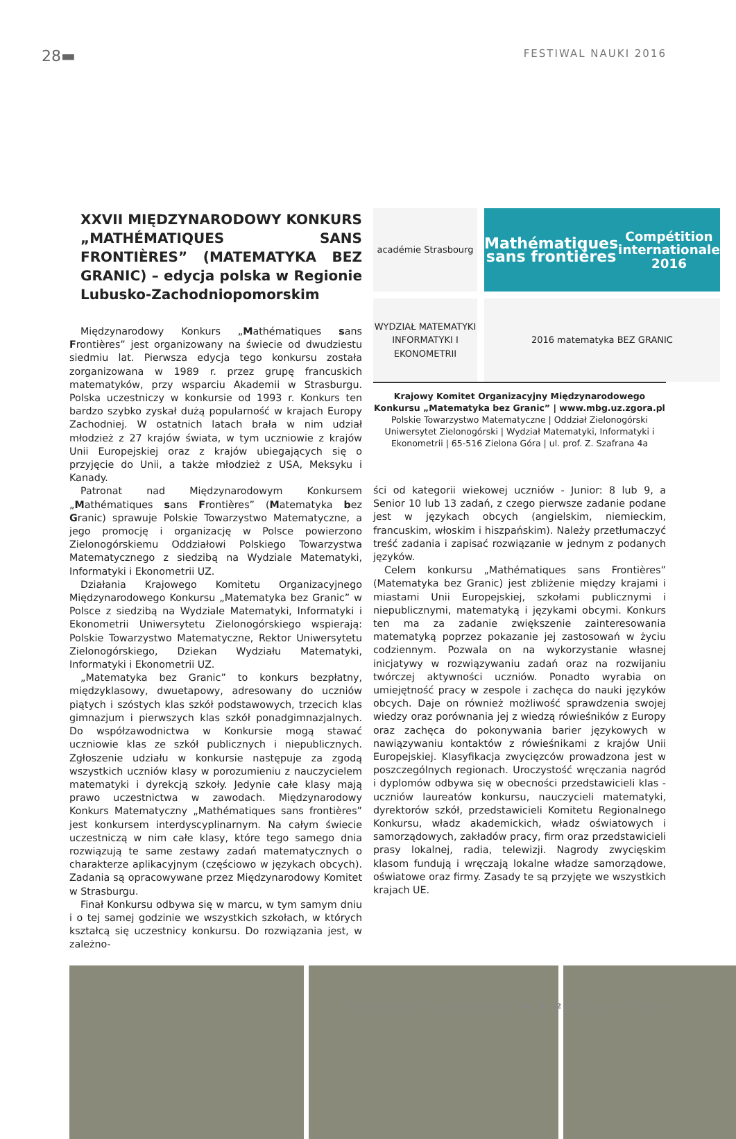28▬ FESTIWAL NAUKI 2016
XXVII MIĘDZYNARODOWY KONKURS „MATHÉMATIQUES SANS FRONTIÈRES” (MATEMATYKA BEZ GRANIC) – edycja polska w Regionie Lubusko-Zachodniopomorskim
Międzynarodowy Konkurs „Mathématiques sans Frontières” jest organizowany na świecie od dwudziestu siedmiu lat. Pierwsza edycja tego konkursu została zorganizowana w 1989 r. przez grupę francuskich matematyków, przy wsparciu Akademii w Strasburgu. Polska uczestniczy w konkursie od 1993 r. Konkurs ten bardzo szybko zyskał dużą popularność w krajach Europy Zachodniej. W ostatnich latach brała w nim udział młodzież z 27 krajów świata, w tym uczniowie z krajów Unii Europejskiej oraz z krajów ubiegających się o przyjęcie do Unii, a także młodzież z USA, Meksyku i Kanady.
Patronat nad Międzynarodowym Konkursem „Mathématiques sans Frontières” (Matematyka bez Granic) sprawuje Polskie Towarzystwo Matematyczne, a jego promocję i organizację w Polsce powierzono Zielonogórskiemu Oddziałowi Polskiego Towarzystwa Matematycznego z siedzibą na Wydziale Matematyki, Informatyki i Ekonometrii UZ.
Działania Krajowego Komitetu Organizacyjnego Międzynarodowego Konkursu „Matematyka bez Granic” w Polsce z siedzibą na Wydziale Matematyki, Informatyki i Ekonometrii Uniwersytetu Zielonogórskiego wspierają: Polskie Towarzystwo Matematyczne, Rektor Uniwersytetu Zielonogórskiego, Dziekan Wydziału Matematyki, Informatyki i Ekonometrii UZ.
„Matematyka bez Granic” to konkurs bezpłatny, międzyklasowy, dwuetapowy, adresowany do uczniów piątych i szóstych klas szkół podstawowych, trzecich klas gimnazjum i pierwszych klas szkół ponadgimnazjalnych. Do współzawodnictwa w Konkursie mogą stawać uczniowie klas ze szkół publicznych i niepublicznych. Zgłoszenie udziału w konkursie następuje za zgodą wszystkich uczniów klasy w porozumieniu z nauczycielem matematyki i dyrekcją szkoły. Jedynie całe klasy mają prawo uczestnictwa w zawodach. Międzynarodowy Konkurs Matematyczny „Mathématiques sans frontières” jest konkursem interdyscyplinarnym. Na całym świecie uczestniczą w nim całe klasy, które tego samego dnia rozwiązują te same zestawy zadań matematycznych o charakterze aplikacyjnym (częściowo w językach obcych). Zadania są opracowywane przez Międzynarodowy Komitet w Strasburgu.
Finał Konkursu odbywa się w marcu, w tym samym dniu i o tej samej godzinie we wszystkich szkołach, w których kształcą się uczestnicy konkursu. Do rozwiązania jest, w zależno-
académie Strasbourg
Mathématiques sans frontières
Compétition internationale 2016
WYDZIAŁ MATEMATYKI INFORMATYKI I EKONOMETRII
2016 matematyka BEZ GRANIC
Krajowy Komitet Organizacyjny Międzynarodowego Konkursu „Matematyka bez Granic” | www.mbg.uz.zgora.pl
Polskie Towarzystwo Matematyczne | Oddział Zielonogórski
Uniwersytet Zielonogórski | Wydział Matematyki, Informatyki i Ekonometrii | 65-516 Zielona Góra | ul. prof. Z. Szafrana 4a
ści od kategorii wiekowej uczniów - Junior: 8 lub 9, a Senior 10 lub 13 zadań, z czego pierwsze zadanie podane jest w językach obcych (angielskim, niemieckim, francuskim, włoskim i hiszpańskim). Należy przetłumaczyć treść zadania i zapisać rozwiązanie w jednym z podanych języków.
Celem konkursu „Mathématiques sans Frontières” (Matematyka bez Granic) jest zbliżenie między krajami i miastami Unii Europejskiej, szkołami publicznymi i niepublicznymi, matematyką i językami obcymi. Konkurs ten ma za zadanie zwiększenie zainteresowania matematyką poprzez pokazanie jej zastosowań w życiu codziennym. Pozwala on na wykorzystanie własnej inicjatywy w rozwiązywaniu zadań oraz na rozwijaniu twórczej aktywności uczniów. Ponadto wyrabia on umiejętność pracy w zespole i zachęca do nauki języków obcych. Daje on również możliwość sprawdzenia swojej wiedzy oraz porównania jej z wiedzą rówieśników z Europy oraz zachęca do pokonywania barier językowych w nawiązywaniu kontaktów z rówieśnikami z krajów Unii Europejskiej. Klasyfikacja zwycięzców prowadzona jest w poszczególnych regionach. Uroczystość wręczania nagród i dyplomów odbywa się w obecności przedstawicieli klas - uczniów laureatów konkursu, nauczycieli matematyki, dyrektorów szkół, przedstawicieli Komitetu Regionalnego Konkursu, władz akademickich, władz oświatowych i samorządowych, zakładów pracy, firm oraz przedstawicieli prasy lokalnej, radia, telewizji. Nagrody zwycięskim klasom fundują i wręczają lokalne władze samorządowe, oświatowe oraz firmy. Zasady te są przyjęte we wszystkich krajach UE.
UNIWERSYTET ZIELONOGÓRSKI Nr 6 |235| czerwiec 2016